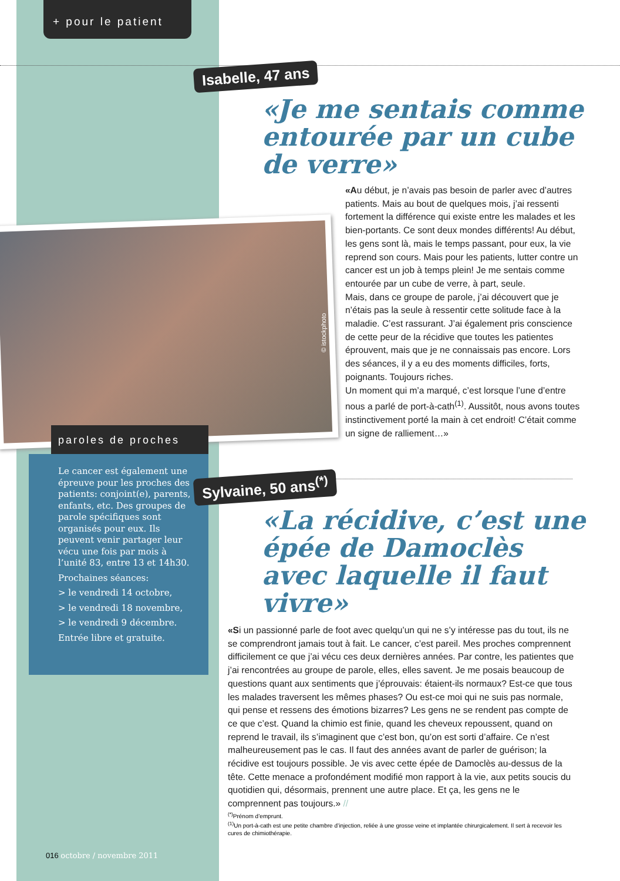+ pour le patient
Isabelle, 47 ans
«Je me sentais comme entourée par un cube de verre»
«Au début, je n’avais pas besoin de parler avec d’autres patients. Mais au bout de quelques mois, j’ai ressenti fortement la différence qui existe entre les malades et les bien-portants. Ce sont deux mondes différents! Au début, les gens sont là, mais le temps passant, pour eux, la vie reprend son cours. Mais pour les patients, lutter contre un cancer est un job à temps plein! Je me sentais comme entourée par un cube de verre, à part, seule.
Mais, dans ce groupe de parole, j’ai découvert que je n’étais pas la seule à ressentir cette solitude face à la maladie. C’est rassurant. J’ai également pris conscience de cette peur de la récidive que toutes les patientes éprouvent, mais que je ne connaissais pas encore. Lors des séances, il y a eu des moments difficiles, forts, poignants. Toujours riches.
Un moment qui m’a marqué, c’est lorsque l’une d’entre nous a parlé de port-à-cath<sup>(1)</sup>. Aussitôt, nous avons toutes instinctivement porté la main à cet endroit! C’était comme un signe de ralliement…»
© istockphoto
paroles de proches
Le cancer est également une épreuve pour les proches des patients: conjoint(e), parents, enfants, etc. Des groupes de parole spécifiques sont organisés pour eux. Ils peuvent venir partager leur vécu une fois par mois à l’unité 83, entre 13 et 14h30.
Prochaines séances:
> le vendredi 14 octobre,
> le vendredi 18 novembre,
> le vendredi 9 décembre.
Entrée libre et gratuite.
Sylvaine, 50 ans<sup>(*)</sup>
«La récidive, c’est une épée de Damoclès avec laquelle il faut vivre»
«Si un passionné parle de foot avec quelqu’un qui ne s’y intéresse pas du tout, ils ne se comprendront jamais tout à fait. Le cancer, c’est pareil. Mes proches comprennent difficilement ce que j’ai vécu ces deux dernières années. Par contre, les patientes que j’ai rencontrées au groupe de parole, elles, elles savent. Je me posais beaucoup de questions quant aux sentiments que j’éprouvais: étaient-ils normaux? Est-ce que tous les malades traversent les mêmes phases? Ou est-ce moi qui ne suis pas normale, qui pense et ressens des émotions bizarres? Les gens ne se rendent pas compte de ce que c’est. Quand la chimio est finie, quand les cheveux repoussent, quand on reprend le travail, ils s’imaginent que c’est bon, qu’on est sorti d’affaire. Ce n’est malheureusement pas le cas. Il faut des années avant de parler de guérison; la récidive est toujours possible. Je vis avec cette épée de Damoclès au-dessus de la tête. Cette menace a profondément modifié mon rapport à la vie, aux petits soucis du quotidien qui, désormais, prennent une autre place. Et ça, les gens ne le comprennent pas toujours.» //
<sup>(*)</sup> Prénom d’emprunt.
<sup>(1)</sup> Un port-à-cath est une petite chambre d’injection, reliée à une grosse veine et implantée chirurgicalement. Il sert à recevoir les cures de chimiothérapie.
016 octobre / novembre 2011